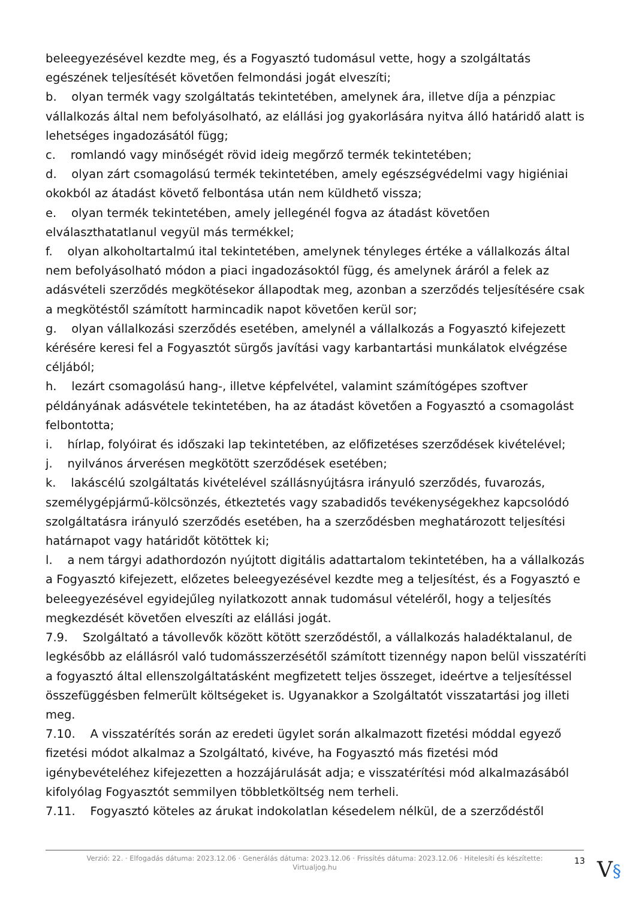beleegyezésével kezdte meg, és a Fogyasztó tudomásul vette, hogy a szolgáltatás egészének teljesítését követően felmondási jogát elveszíti;
b. olyan termék vagy szolgáltatás tekintetében, amelynek ára, illetve díja a pénzpiac vállalkozás által nem befolyásolható, az elállási jog gyakorlására nyitva álló határidő alatt is lehetséges ingadozásától függ;
c. romlandó vagy minőségét rövid ideig megőrző termék tekintetében;
d. olyan zárt csomagolású termék tekintetében, amely egészségvédelmi vagy higiéniai okokból az átadást követő felbontása után nem küldhető vissza;
e. olyan termék tekintetében, amely jellegénél fogva az átadást követően elválaszthatatlanul vegyül más termékkel;
f. olyan alkoholtartalmú ital tekintetében, amelynek tényleges értéke a vállalkozás által nem befolyásolható módon a piaci ingadozásoktól függ, és amelynek áráról a felek az adásvételi szerződés megkötésekor állapodtak meg, azonban a szerződés teljesítésére csak a megkötéstől számított harmincadik napot követően kerül sor;
g. olyan vállalkozási szerződés esetében, amelynél a vállalkozás a Fogyasztó kifejezett kérésére keresi fel a Fogyasztót sürgős javítási vagy karbantartási munkálatok elvégzése céljából;
h. lezárt csomagolású hang-, illetve képfelvétel, valamint számítógépes szoftver példányának adásvétele tekintetében, ha az átadást követően a Fogyasztó a csomagolást felbontotta;
i. hírlap, folyóirat és időszaki lap tekintetében, az előfizetéses szerződések kivételével;
j. nyilvános árverésen megkötött szerződések esetében;
k. lakáscélú szolgáltatás kivételével szállásnyújtásra irányuló szerződés, fuvarozás, személygépjármű-kölcsönzés, étkeztetés vagy szabadidős tevékenységekhez kapcsolódó szolgáltatásra irányuló szerződés esetében, ha a szerződésben meghatározott teljesítési határnapot vagy határidőt kötöttek ki;
l. a nem tárgyi adathordozón nyújtott digitális adattartalom tekintetében, ha a vállalkozás a Fogyasztó kifejezett, előzetes beleegyezésével kezdte meg a teljesítést, és a Fogyasztó e beleegyezésével egyidejűleg nyilatkozott annak tudomásul vételéről, hogy a teljesítés megkezdését követően elveszíti az elállási jogát.
7.9. Szolgáltató a távollevők között kötött szerződéstől, a vállalkozás haladéktalanul, de legkésőbb az elállásról való tudomásszerzésétől számított tizennégy napon belül visszatéríti a fogyasztó által ellenszolgáltatásként megfizetett teljes összeget, ideértve a teljesítéssel összefüggésben felmerült költségeket is. Ugyanakkor a Szolgáltatót visszatartási jog illeti meg.
7.10. A visszatérítés során az eredeti ügylet során alkalmazott fizetési móddal egyező fizetési módot alkalmaz a Szolgáltató, kivéve, ha Fogyasztó más fizetési mód igénybevételéhez kifejezetten a hozzájárulását adja; e visszatérítési mód alkalmazásából kifolyólag Fogyasztót semmilyen többletköltség nem terheli.
7.11. Fogyasztó köteles az árukat indokolatlan késedelem nélkül, de a szerződéstől
Verzió: 22. · Elfogadás dátuma: 2023.12.06 · Generálás dátuma: 2023.12.06 · Frissítés dátuma: 2023.12.06 · Hitelesíti és készítette:
Virtualjog.hu
13 V§